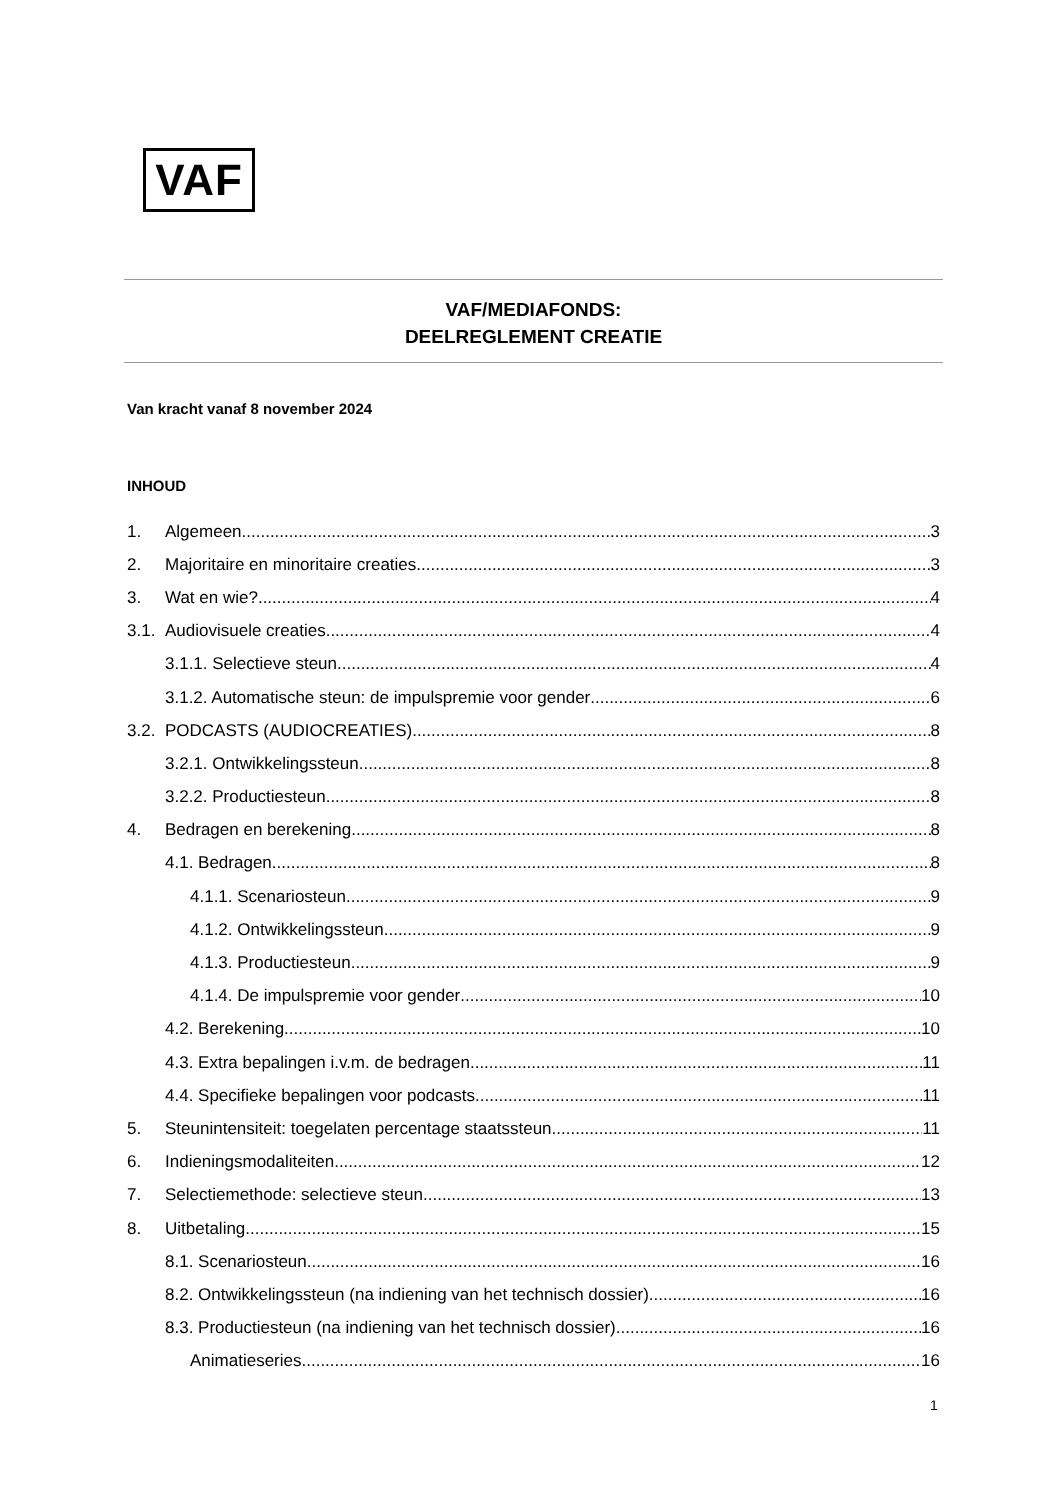VAF
VAF/MEDIAFONDS:
DEELREGLEMENT CREATIE
Van kracht vanaf 8 november 2024
INHOUD
1. Algemeen 3
2. Majoritaire en minoritaire creaties 3
3. Wat en wie? 4
3.1. Audiovisuele creaties 4
3.1.1. Selectieve steun 4
3.1.2. Automatische steun: de impulspremie voor gender 6
3.2. PODCASTS (AUDIOCREATIES) 8
3.2.1. Ontwikkelingssteun 8
3.2.2. Productiesteun 8
4. Bedragen en berekening 8
4.1. Bedragen 8
4.1.1. Scenariosteun 9
4.1.2. Ontwikkelingssteun 9
4.1.3. Productiesteun 9
4.1.4. De impulspremie voor gender 10
4.2. Berekening 10
4.3. Extra bepalingen i.v.m. de bedragen 11
4.4. Specifieke bepalingen voor podcasts 11
5. Steunintensiteit: toegelaten percentage staatssteun 11
6. Indieningsmodaliteiten 12
7. Selectiemethode: selectieve steun 13
8. Uitbetaling 15
8.1. Scenariosteun 16
8.2. Ontwikkelingssteun (na indiening van het technisch dossier) 16
8.3. Productiesteun (na indiening van het technisch dossier) 16
Animatieseries 16
1